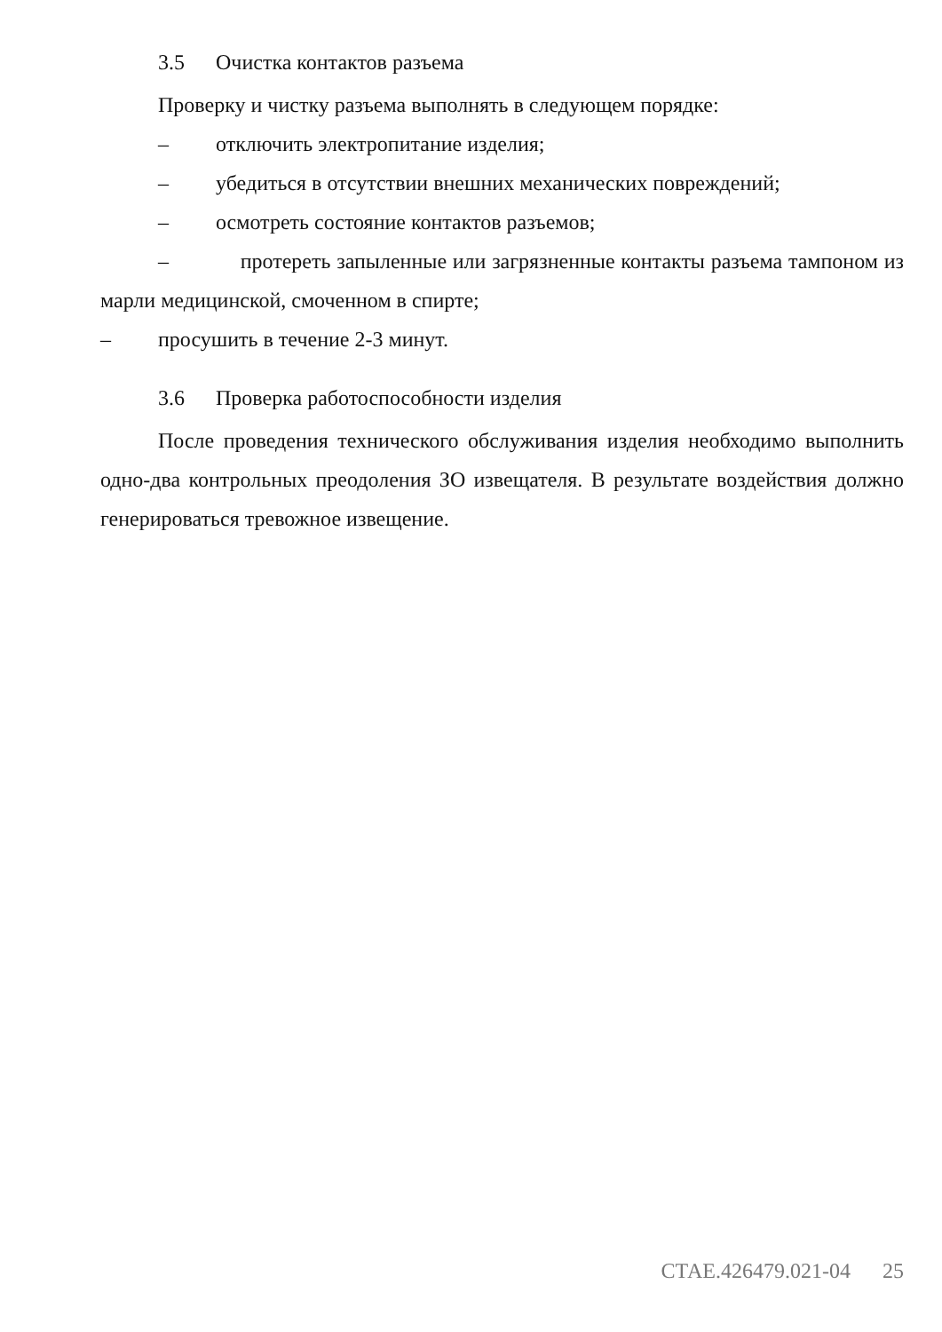3.5 Очистка контактов разъема
Проверку и чистку разъема выполнять в следующем порядке:
– отключить электропитание изделия;
– убедиться в отсутствии внешних механических повреждений;
– осмотреть состояние контактов разъемов;
– протереть запыленные или загрязненные контакты разъема тампоном из марли медицинской, смоченном в спирте;
– просушить в течение 2-3 минут.
3.6 Проверка работоспособности изделия
После проведения технического обслуживания изделия необходимо выполнить одно-два контрольных преодоления ЗО извещателя. В результате воздействия должно генерироваться тревожное извещение.
СТАЕ.426479.021-04 25